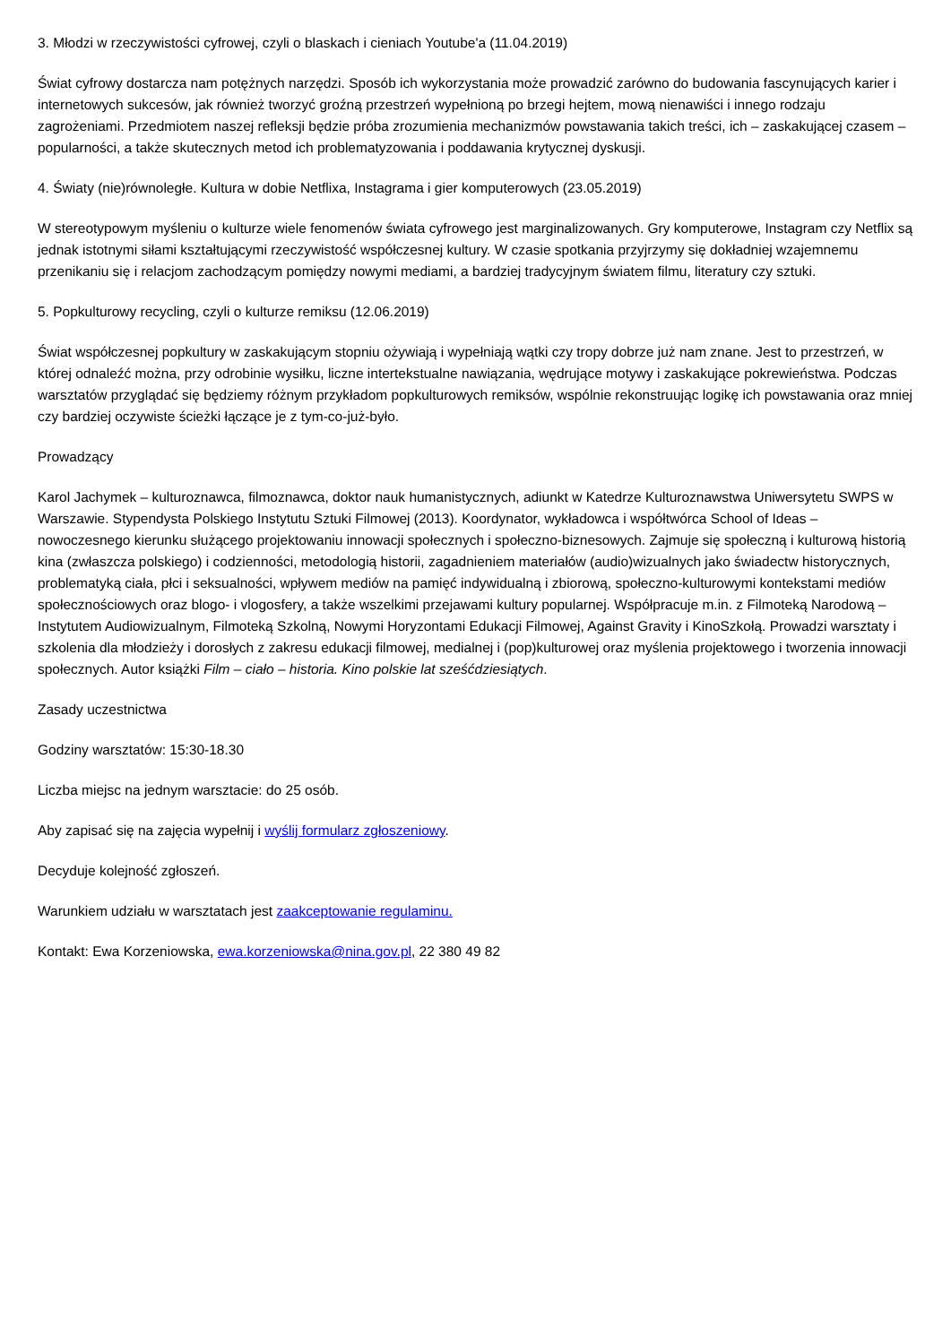3. Młodzi w rzeczywistości cyfrowej, czyli o blaskach i cieniach Youtube'a (11.04.2019)
Świat cyfrowy dostarcza nam potężnych narzędzi. Sposób ich wykorzystania może prowadzić zarówno do budowania fascynujących karier i internetowych sukcesów, jak również tworzyć groźną przestrzeń wypełnioną po brzegi hejtem, mową nienawiści i innego rodzaju zagrożeniami. Przedmiotem naszej refleksji będzie próba zrozumienia mechanizmów powstawania takich treści, ich – zaskakującej czasem – popularności, a także skutecznych metod ich problematyzowania i poddawania krytycznej dyskusji.
4. Światy (nie)równoległe. Kultura w dobie Netflixa, Instagrama i gier komputerowych (23.05.2019)
W stereotypowym myśleniu o kulturze wiele fenomenów świata cyfrowego jest marginalizowanych. Gry komputerowe, Instagram czy Netflix są jednak istotnymi siłami kształtującymi rzeczywistość współczesnej kultury. W czasie spotkania przyjrzymy się dokładniej wzajemnemu przenikaniu się i relacjom zachodzącym pomiędzy nowymi mediami, a bardziej tradycyjnym światem filmu, literatury czy sztuki.
5. Popkulturowy recycling, czyli o kulturze remiksu (12.06.2019)
Świat współczesnej popkultury w zaskakującym stopniu ożywiają i wypełniają wątki czy tropy dobrze już nam znane. Jest to przestrzeń, w której odnaleźć można, przy odrobinie wysiłku, liczne intertekstualne nawiązania, wędrujące motywy i zaskakujące pokrewieństwa. Podczas warsztatów przyglądać się będziemy różnym przykładom popkulturowych remiksów, wspólnie rekonstruując logikę ich powstawania oraz mniej czy bardziej oczywiste ścieżki łączące je z tym-co-już-było.
Prowadzący
Karol Jachymek – kulturoznawca, filmoznawca, doktor nauk humanistycznych, adiunkt w Katedrze Kulturoznawstwa Uniwersytetu SWPS w Warszawie. Stypendysta Polskiego Instytutu Sztuki Filmowej (2013). Koordynator, wykładowca i współtwórca School of Ideas – nowoczesnego kierunku służącego projektowaniu innowacji społecznych i społeczno-biznesowych. Zajmuje się społeczną i kulturową historią kina (zwłaszcza polskiego) i codzienności, metodologią historii, zagadnieniem materiałów (audio)wizualnych jako świadectw historycznych, problematyką ciała, płci i seksualności, wpływem mediów na pamięć indywidualną i zbiorową, społeczno-kulturowymi kontekstami mediów społecznościowych oraz blogo- i vlogosfery, a także wszelkimi przejawami kultury popularnej. Współpracuje m.in. z Filmoteką Narodową – Instytutem Audiowizualnym, Filmoteką Szkolną, Nowymi Horyzontami Edukacji Filmowej, Against Gravity i KinoSzkołą. Prowadzi warsztaty i szkolenia dla młodzieży i dorosłych z zakresu edukacji filmowej, medialnej i (pop)kulturowej oraz myślenia projektowego i tworzenia innowacji społecznych. Autor książki Film – ciało – historia. Kino polskie lat sześćdziesiątych.
Zasady uczestnictwa
Godziny warsztatów: 15:30-18.30
Liczba miejsc na jednym warsztacie: do 25 osób.
Aby zapisać się na zajęcia wypełnij i wyślij formularz zgłoszeniowy.
Decyduje kolejność zgłoszeń.
Warunkiem udziału w warsztatach jest zaakceptowanie regulaminu.
Kontakt: Ewa Korzeniowska, ewa.korzeniowska@nina.gov.pl, 22 380 49 82